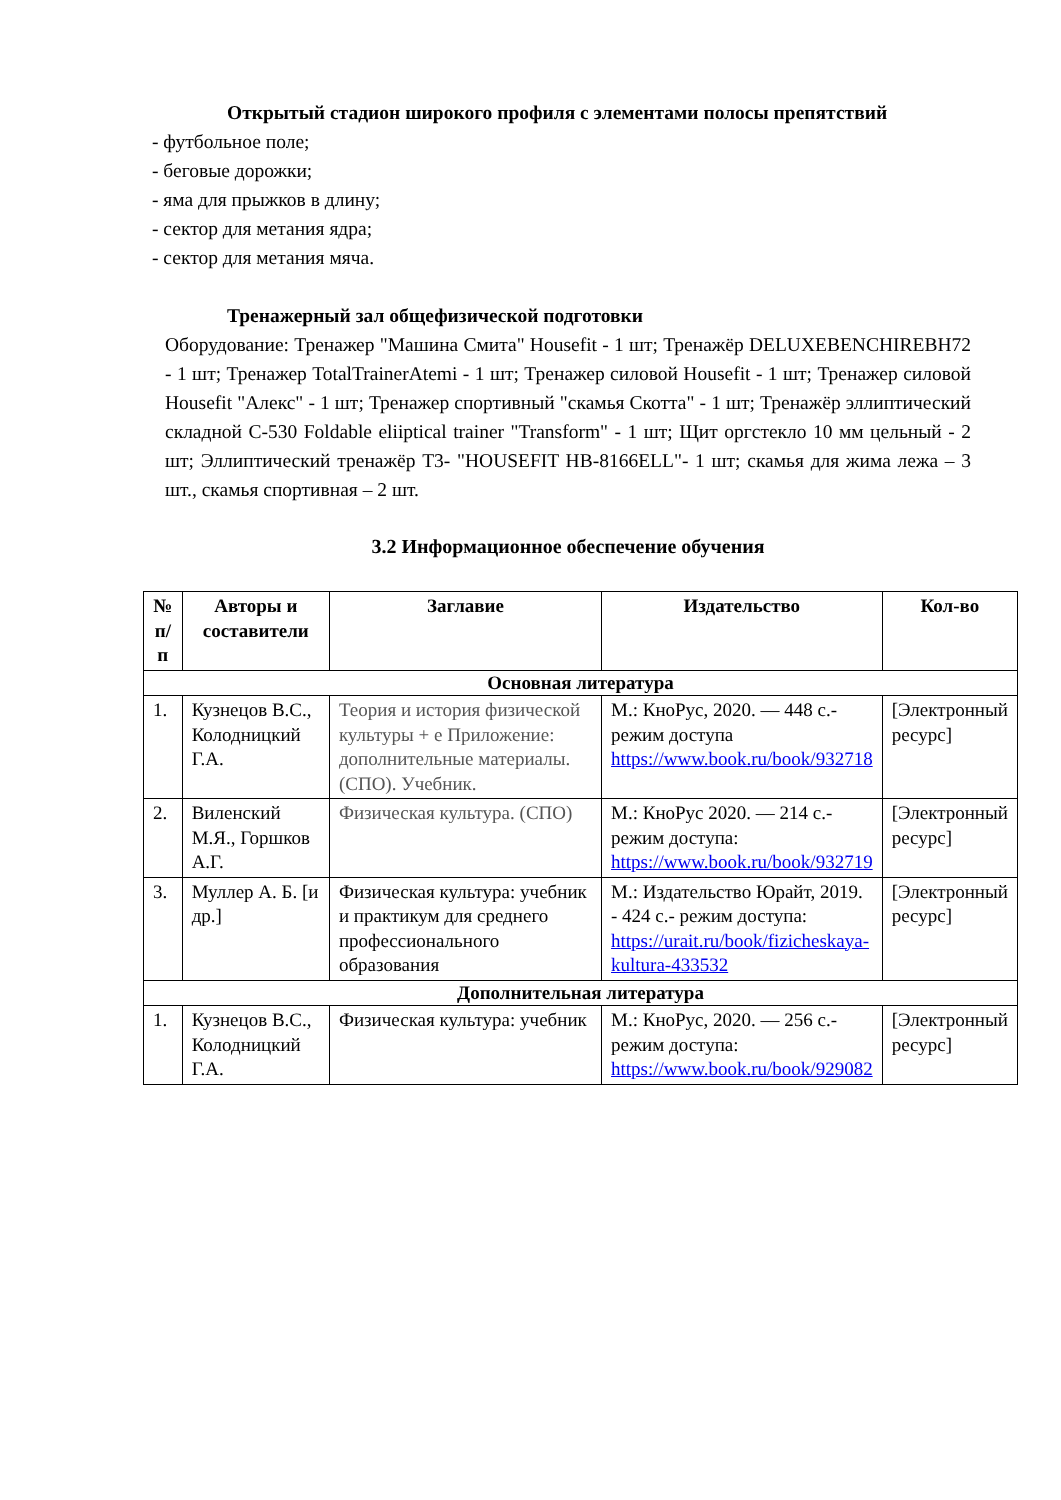Открытый стадион широкого профиля с элементами полосы препятствий
- футбольное поле;
- беговые дорожки;
- яма для прыжков в длину;
- сектор для метания ядра;
- сектор для метания мяча.
Тренажерный зал общефизической подготовки
Оборудование: Тренажер "Машина Смита" Housefit - 1 шт; Тренажёр DELUXEBENCHIREBH72 - 1 шт; Тренажер TotalTrainerAtemi - 1 шт; Тренажер силовой Housefit - 1 шт; Тренажер силовой Housefit "Алекс" - 1 шт; Тренажер спортивный "скамья Скотта" - 1 шт; Тренажёр эллиптический складной С-530 Foldable eliiptical trainer "Transform" - 1 шт; Щит оргстекло 10 мм цельный - 2 шт; Эллиптический тренажёр Т3- "HOUSEFIT HB-8166ELL"- 1 шт; скамья для жима лежа – 3 шт., скамья спортивная – 2 шт.
3.2 Информационное обеспечение обучения
| № п/п | Авторы и составители | Заглавие | Издательство | Кол-во |
| --- | --- | --- | --- | --- |
| Основная литература | | | | |
| 1. | Кузнецов В.С., Колодницкий Г.А. | Теория и история физической культуры + е Приложение: дополнительные материалы. (СПО). Учебник. | М.: КноРус, 2020. — 448 с.- режим доступа https://www.book.ru/book/932718 | [Электронный ресурс] |
| 2. | Виленский М.Я., Горшков А.Г. | Физическая культура. (СПО) | М.: КноРус 2020. — 214 с.- режим доступа: https://www.book.ru/book/932719 | [Электронный ресурс] |
| 3. | Муллер А. Б. [и др.] | Физическая культура: учебник и практикум для среднего профессионального образования | М.: Издательство Юрайт, 2019. - 424 с.- режим доступа: https://urait.ru/book/fizicheskaya-kultura-433532 | [Электронный ресурс] |
| Дополнительная литература | | | | |
| 1. | Кузнецов В.С., Колодницкий Г.А. | Физическая культура: учебник | М.: КноРус, 2020. — 256 с.- режим доступа: https://www.book.ru/book/929082 | [Электронный ресурс] |